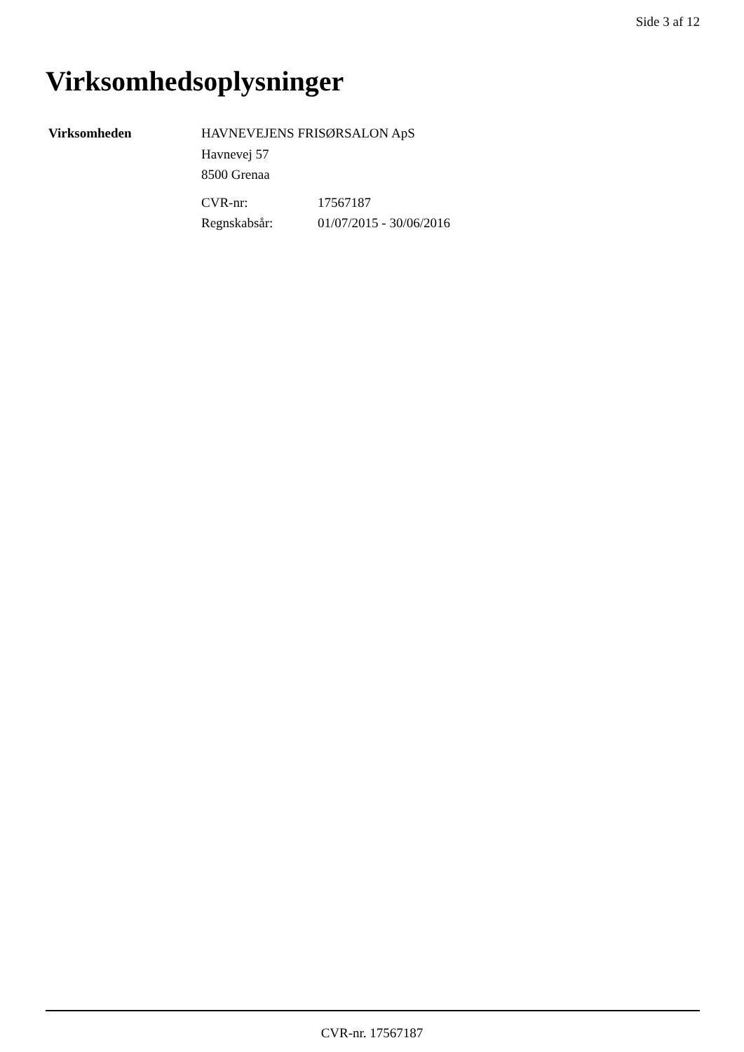Side 3 af 12
Virksomhedsoplysninger
| Virksomheden | HAVNEVEJENS FRISØRSALON ApS Havnevej 57 8500 Grenaa / CVR-nr: / 17567187 / / Regnskabsår: / 01/07/2015 - 30/06/2016 / |
CVR-nr. 17567187